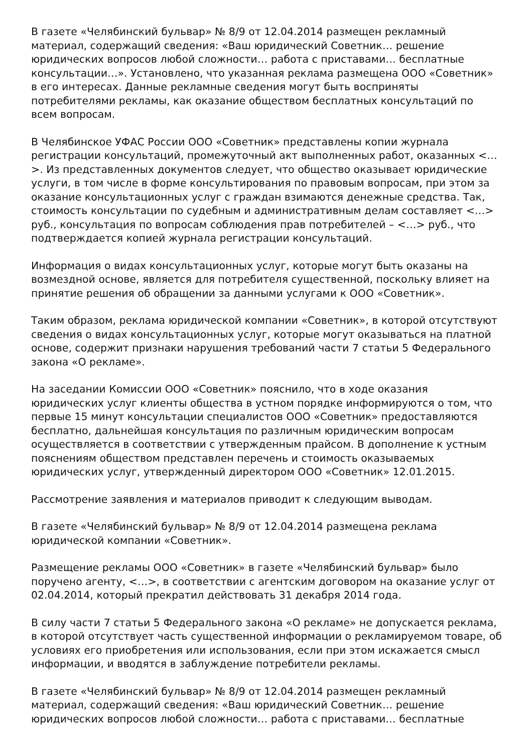В газете «Челябинский бульвар» № 8/9 от 12.04.2014 размещен рекламный материал, содержащий сведения: «Ваш юридический Советник… решение юридических вопросов любой сложности… работа с приставами… бесплатные консультации…». Установлено, что указанная реклама размещена ООО «Советник» в его интересах. Данные рекламные сведения могут быть восприняты потребителями рекламы, как оказание обществом бесплатных консультаций по всем вопросам.
В Челябинское УФАС России ООО «Советник» представлены копии журнала регистрации консультаций, промежуточный акт выполненных работ, оказанных <…>. Из представленных документов следует, что общество оказывает юридические услуги, в том числе в форме консультирования по правовым вопросам, при этом за оказание консультационных услуг с граждан взимаются денежные средства. Так, стоимость консультации по судебным и административным делам составляет <…> руб., консультация по вопросам соблюдения прав потребителей – <…> руб., что подтверждается копией журнала регистрации консультаций.
Информация о видах консультационных услуг, которые могут быть оказаны на возмездной основе, является для потребителя существенной, поскольку влияет на принятие решения об обращении за данными услугами к ООО «Советник».
Таким образом, реклама юридической компании «Советник», в которой отсутствуют сведения о видах консультационных услуг, которые могут оказываться на платной основе, содержит признаки нарушения требований части 7 статьи 5 Федерального закона «О рекламе».
На заседании Комиссии ООО «Советник» пояснило, что в ходе оказания юридических услуг клиенты общества в устном порядке информируются о том, что первые 15 минут консультации специалистов ООО «Советник» предоставляются бесплатно, дальнейшая консультация по различным юридическим вопросам осуществляется в соответствии с утвержденным прайсом. В дополнение к устным пояснениям обществом представлен перечень и стоимость оказываемых юридических услуг, утвержденный директором ООО «Советник» 12.01.2015.
Рассмотрение заявления и материалов приводит к следующим выводам.
В газете «Челябинский бульвар» № 8/9 от 12.04.2014 размещена реклама юридической компании «Советник».
Размещение рекламы ООО «Советник» в газете «Челябинский бульвар» было поручено агенту, <…>, в соответствии с агентским договором на оказание услуг от 02.04.2014, который прекратил действовать 31 декабря 2014 года.
В силу части 7 статьи 5 Федерального закона «О рекламе» не допускается реклама, в которой отсутствует часть существенной информации о рекламируемом товаре, об условиях его приобретения или использования, если при этом искажается смысл информации, и вводятся в заблуждение потребители рекламы.
В газете «Челябинский бульвар» № 8/9 от 12.04.2014 размещен рекламный материал, содержащий сведения: «Ваш юридический Советник… решение юридических вопросов любой сложности… работа с приставами… бесплатные